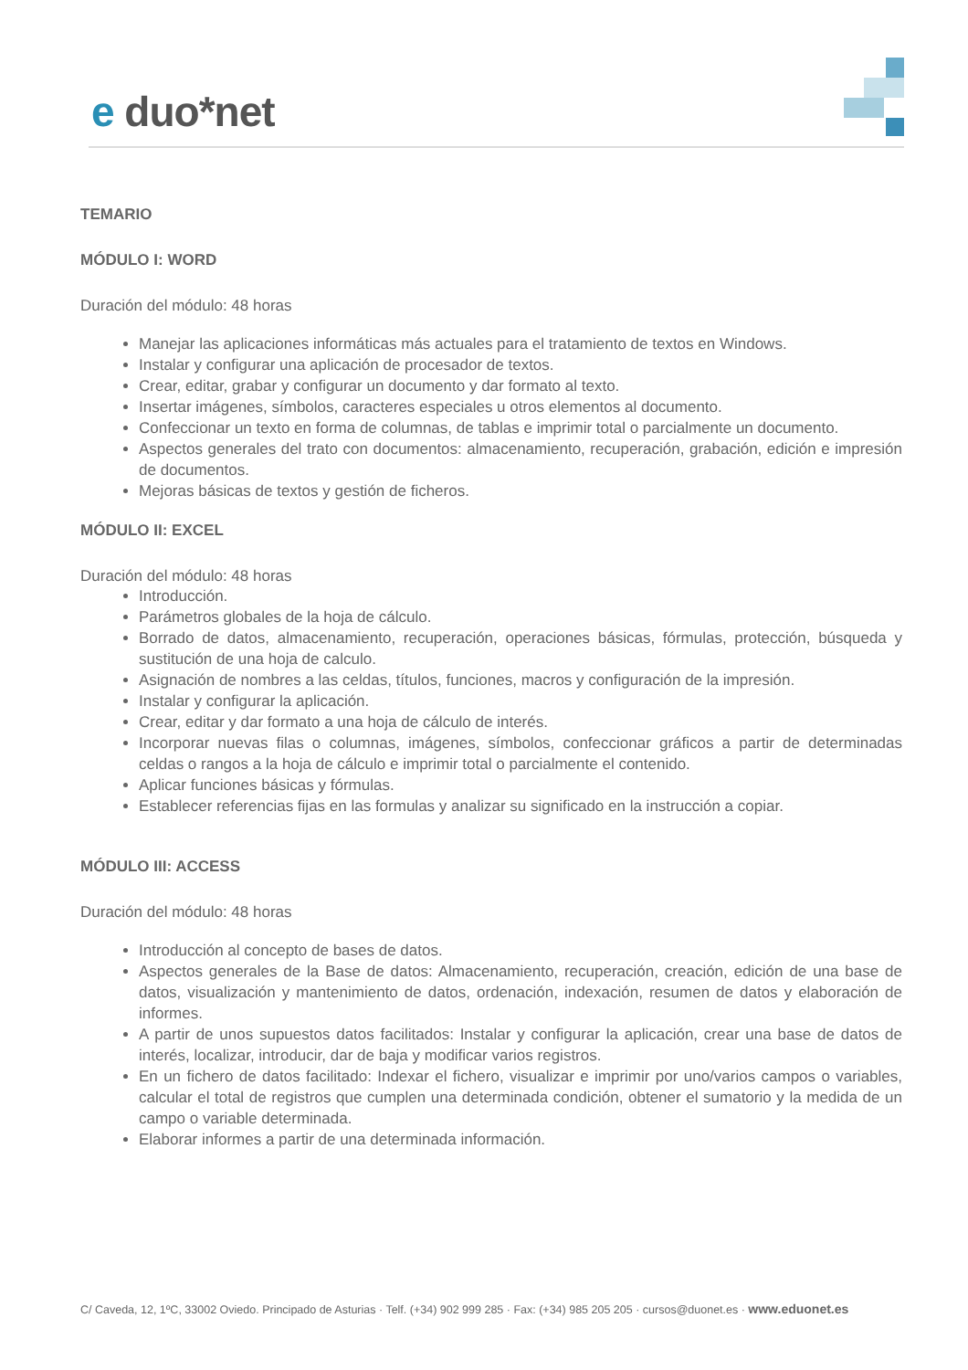e duo*net
TEMARIO
MÓDULO I: WORD
Duración del módulo: 48 horas
Manejar las aplicaciones informáticas más actuales para el tratamiento de textos en Windows.
Instalar y configurar una aplicación de procesador de textos.
Crear, editar, grabar y configurar un documento y dar formato al texto.
Insertar imágenes, símbolos, caracteres especiales u otros elementos al documento.
Confeccionar un texto en forma de columnas, de tablas e imprimir total o parcialmente un documento.
Aspectos generales del trato con documentos: almacenamiento, recuperación, grabación, edición e impresión de documentos.
Mejoras básicas de textos y gestión de ficheros.
MÓDULO II: EXCEL
Duración del módulo: 48 horas
Introducción.
Parámetros globales de la hoja de cálculo.
Borrado de datos, almacenamiento, recuperación, operaciones básicas, fórmulas, protección, búsqueda y sustitución de una hoja de calculo.
Asignación de nombres a las celdas, títulos, funciones, macros y configuración de la impresión.
Instalar y configurar la aplicación.
Crear, editar y dar formato a una hoja de cálculo de interés.
Incorporar nuevas filas o columnas, imágenes, símbolos, confeccionar gráficos a partir de determinadas celdas o rangos a la hoja de cálculo e imprimir total o parcialmente el contenido.
Aplicar funciones básicas y fórmulas.
Establecer referencias fijas en las formulas y analizar su significado en la instrucción a copiar.
MÓDULO III: ACCESS
Duración del módulo: 48 horas
Introducción al concepto de bases de datos.
Aspectos generales de la Base de datos: Almacenamiento, recuperación, creación, edición de una base de datos, visualización y mantenimiento de datos, ordenación, indexación, resumen de datos y elaboración de informes.
A partir de unos supuestos datos facilitados: Instalar y configurar la aplicación, crear una base de datos de interés, localizar, introducir, dar de baja y modificar varios registros.
En un fichero de datos facilitado: Indexar el fichero, visualizar e imprimir por uno/varios campos o variables, calcular el total de registros que cumplen una determinada condición, obtener el sumatorio y la medida de un campo o variable determinada.
Elaborar informes a partir de una determinada información.
C/ Caveda, 12, 1ºC, 33002 Oviedo. Principado de Asturias · Telf. (+34) 902 999 285 · Fax: (+34) 985 205 205 · cursos@duonet.es · www.eduonet.es